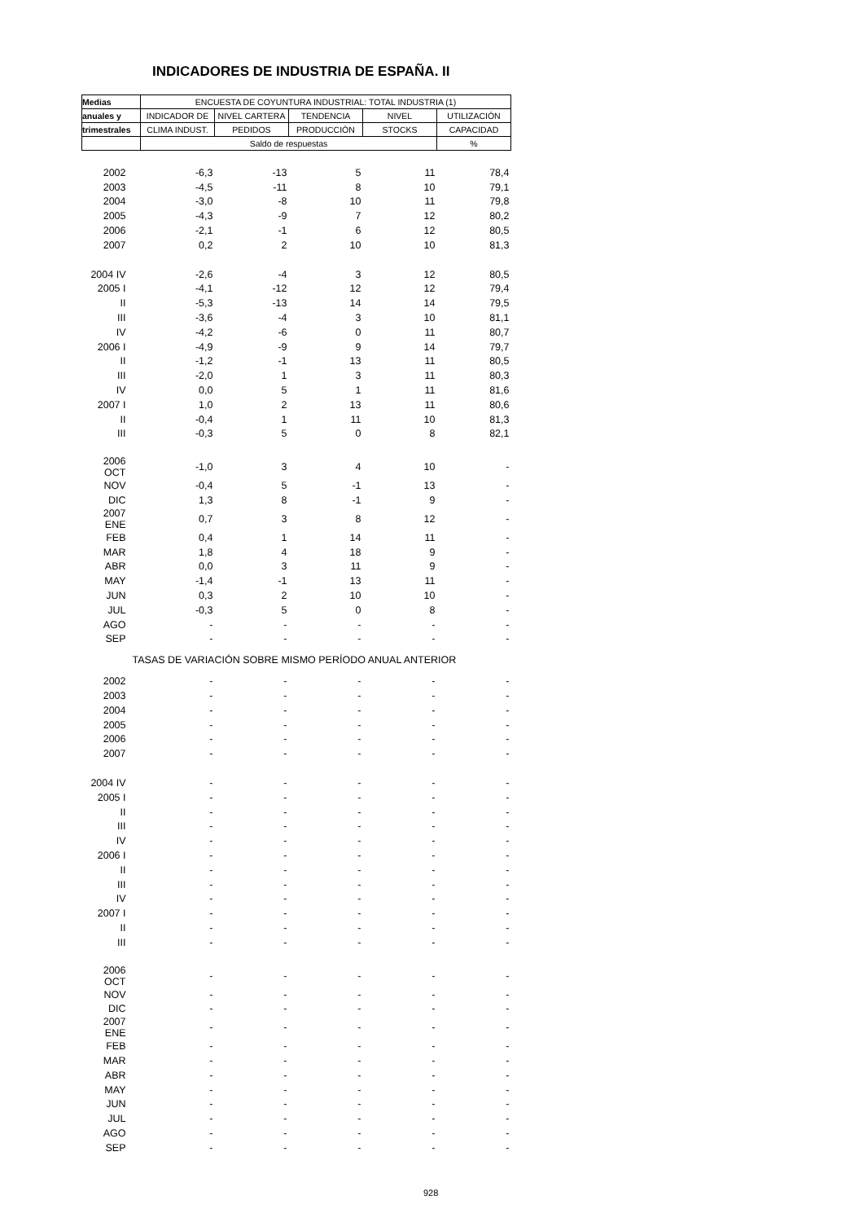INDICADORES DE INDUSTRIA DE ESPAÑA. II
| Medias | ENCUESTA DE COYUNTURA INDUSTRIAL: TOTAL INDUSTRIA (1) | | | | |
| --- | --- | --- | --- | --- | --- |
| anuales y | INDICADOR DE | NIVEL CARTERA | TENDENCIA | NIVEL | UTILIZACIÓN |
| trimestrales | CLIMA INDUST. | PEDIDOS | PRODUCCIÓN | STOCKS | CAPACIDAD |
| | Saldo de respuestas | | | | % |
| 2002 | -6,3 | -13 | 5 | 11 | 78,4 |
| 2003 | -4,5 | -11 | 8 | 10 | 79,1 |
| 2004 | -3,0 | -8 | 10 | 11 | 79,8 |
| 2005 | -4,3 | -9 | 7 | 12 | 80,2 |
| 2006 | -2,1 | -1 | 6 | 12 | 80,5 |
| 2007 | 0,2 | 2 | 10 | 10 | 81,3 |
| 2004 IV | -2,6 | -4 | 3 | 12 | 80,5 |
| 2005 I | -4,1 | -12 | 12 | 12 | 79,4 |
| II | -5,3 | -13 | 14 | 14 | 79,5 |
| III | -3,6 | -4 | 3 | 10 | 81,1 |
| IV | -4,2 | -6 | 0 | 11 | 80,7 |
| 2006 I | -4,9 | -9 | 9 | 14 | 79,7 |
| II | -1,2 | -1 | 13 | 11 | 80,5 |
| III | -2,0 | 1 | 3 | 11 | 80,3 |
| IV | 0,0 | 5 | 1 | 11 | 81,6 |
| 2007 I | 1,0 | 2 | 13 | 11 | 80,6 |
| II | -0,4 | 1 | 11 | 10 | 81,3 |
| III | -0,3 | 5 | 0 | 8 | 82,1 |
| 2006 OCT | -1,0 | 3 | 4 | 10 | - |
| NOV | -0,4 | 5 | -1 | 13 | - |
| DIC | 1,3 | 8 | -1 | 9 | - |
| 2007 ENE | 0,7 | 3 | 8 | 12 | - |
| FEB | 0,4 | 1 | 14 | 11 | - |
| MAR | 1,8 | 4 | 18 | 9 | - |
| ABR | 0,0 | 3 | 11 | 9 | - |
| MAY | -1,4 | -1 | 13 | 11 | - |
| JUN | 0,3 | 2 | 10 | 10 | - |
| JUL | -0,3 | 5 | 0 | 8 | - |
| AGO | - | - | - | - | - |
| SEP | - | - | - | - | - |
| TASAS DE VARIACIÓN SOBRE MISMO PERÍODO ANUAL ANTERIOR | | | | | |
| 2002 | - | - | - | - | - |
| 2003 | - | - | - | - | - |
| 2004 | - | - | - | - | - |
| 2005 | - | - | - | - | - |
| 2006 | - | - | - | - | - |
| 2007 | - | - | - | - | - |
| 2004 IV | - | - | - | - | - |
| 2005 I | - | - | - | - | - |
| II | - | - | - | - | - |
| III | - | - | - | - | - |
| IV | - | - | - | - | - |
| 2006 I | - | - | - | - | - |
| II | - | - | - | - | - |
| III | - | - | - | - | - |
| IV | - | - | - | - | - |
| 2007 I | - | - | - | - | - |
| II | - | - | - | - | - |
| III | - | - | - | - | - |
| 2006 OCT | - | - | - | - | - |
| NOV | - | - | - | - | - |
| DIC | - | - | - | - | - |
| 2007 ENE | - | - | - | - | - |
| FEB | - | - | - | - | - |
| MAR | - | - | - | - | - |
| ABR | - | - | - | - | - |
| MAY | - | - | - | - | - |
| JUN | - | - | - | - | - |
| JUL | - | - | - | - | - |
| AGO | - | - | - | - | - |
| SEP | - | - | - | - | - |
928